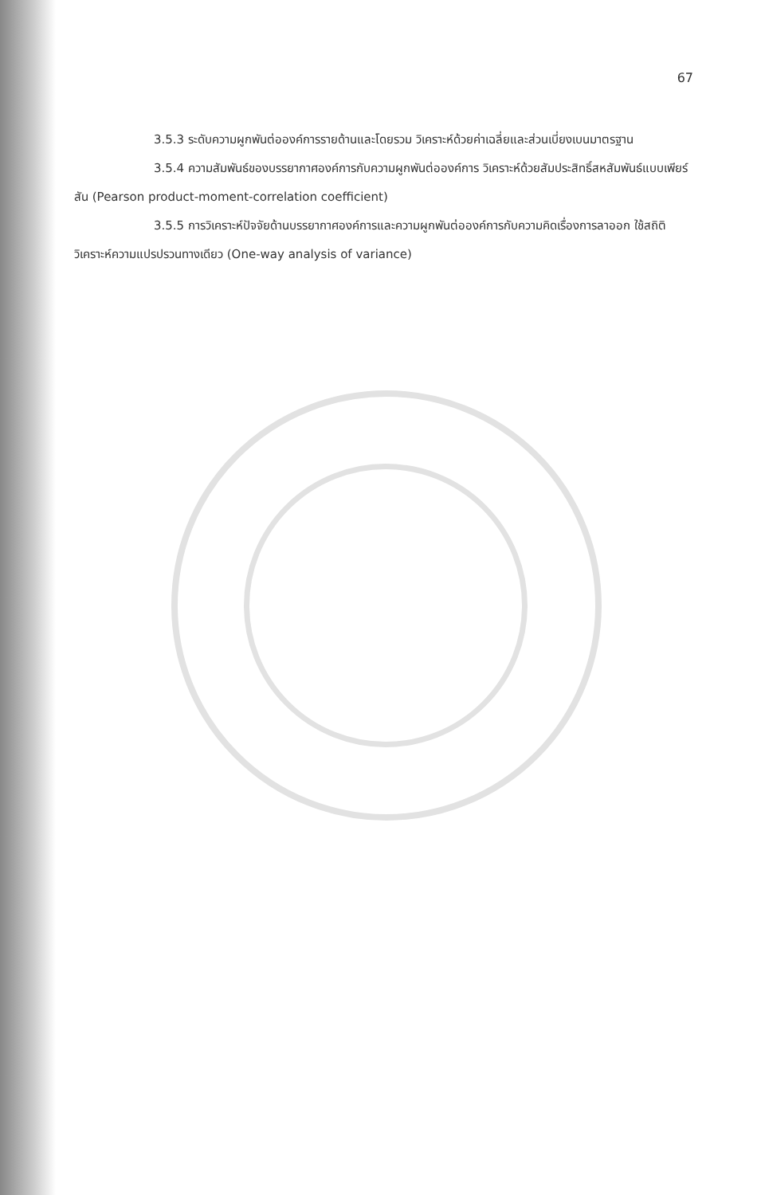67
3.5.3 ระดับความผูกพันต่อองค์การรายด้านและโดยรวม วิเคราะห์ด้วยค่าเฉลี่ยและส่วนเบี่ยงเบนมาตรฐาน
3.5.4 ความสัมพันธ์ของบรรยากาศองค์การกับความผูกพันต่อองค์การ วิเคราะห์ด้วยสัมประสิทธิ์สหสัมพันธ์แบบเพียร์สัน (Pearson product-moment-correlation coefficient)
3.5.5 การวิเคราะห์ปัจจัยด้านบรรยากาศองค์การและความผูกพันต่อองค์การกับความคิดเรื่องการลาออก ใช้สถิติวิเคราะห์ความแปรปรวนทางเดียว (One-way analysis of variance)